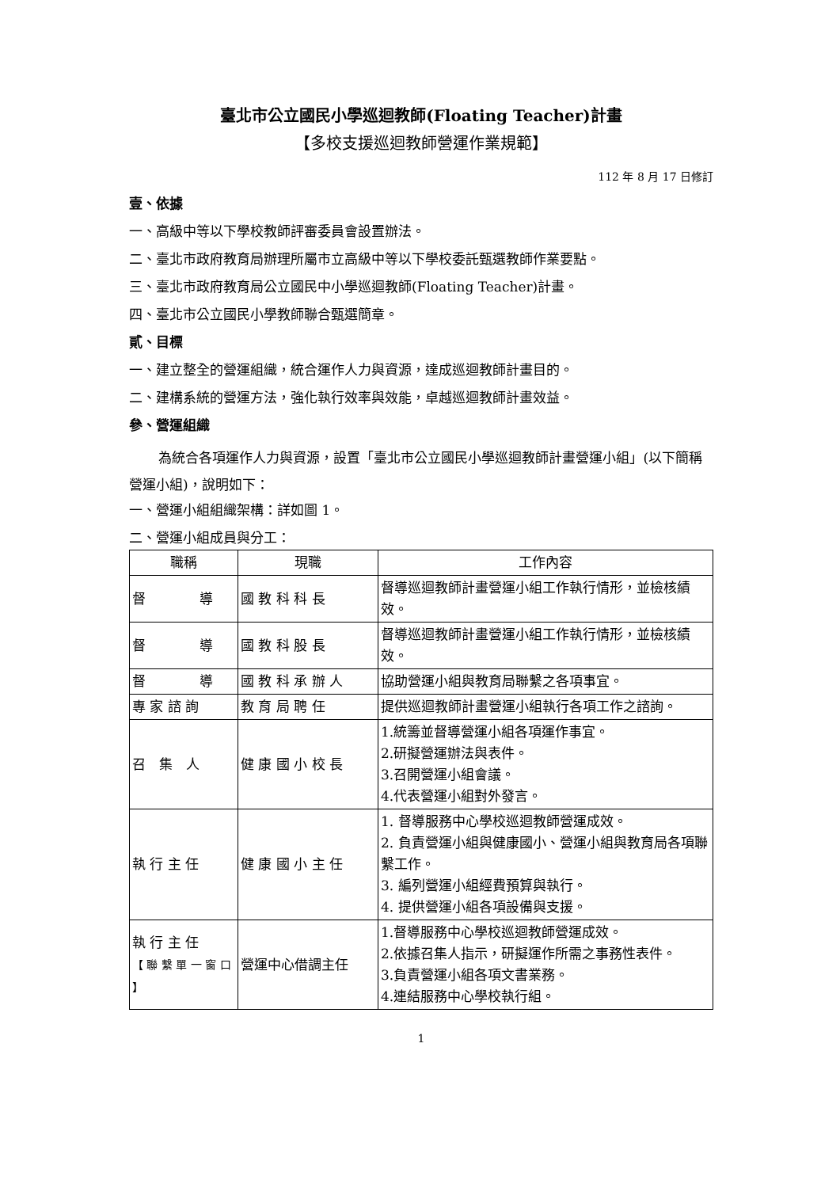臺北市公立國民小學巡迴教師(Floating Teacher)計畫
【多校支援巡迴教師營運作業規範】
112 年 8 月 17 日修訂
壹、依據
一、高級中等以下學校教師評審委員會設置辦法。
二、臺北市政府教育局辦理所屬市立高級中等以下學校委託甄選教師作業要點。
三、臺北市政府教育局公立國民中小學巡迴教師(Floating Teacher)計畫。
四、臺北市公立國民小學教師聯合甄選簡章。
貳、目標
一、建立整全的營運組織，統合運作人力與資源，達成巡迴教師計畫目的。
二、建構系統的營運方法，強化執行效率與效能，卓越巡迴教師計畫效益。
參、營運組織
為統合各項運作人力與資源，設置「臺北市公立國民小學巡迴教師計畫營運小組」(以下簡稱營運小組)，說明如下：
一、營運小組組織架構：詳如圖 1。
二、營運小組成員與分工：
| 職稱 | 現職 | 工作內容 |
| --- | --- | --- |
| 督 導 | 國 教 科 科 長 | 督導巡迴教師計畫營運小組工作執行情形，並檢核績效。 |
| 督 導 | 國 教 科 股 長 | 督導巡迴教師計畫營運小組工作執行情形，並檢核績效。 |
| 督 導 | 國 教 科 承 辦 人 | 協助營運小組與教育局聯繫之各項事宜。 |
| 專 家 諮 詢 | 教 育 局 聘 任 | 提供巡迴教師計畫營運小組執行各項工作之諮詢。 |
| 召 集 人 | 健 康 國 小 校 長 | 1.統籌並督導營運小組各項運作事宜。 2.研擬營運辦法與表件。 3.召開營運小組會議。 4.代表營運小組對外發言。 |
| 執 行 主 任 | 健 康 國 小 主 任 | 1. 督導服務中心學校巡迴教師營運成效。 2. 負責營運小組與健康國小、營運小組與教育局各項聯繫工作。 3. 編列營運小組經費預算與執行。 4. 提供營運小組各項設備與支援。 |
| 執 行 主 任 【 聯 繫 單 一 窗 口 】 | 營運中心借調主任 | 1.督導服務中心學校巡迴教師營運成效。 2.依據召集人指示，研擬運作所需之事務性表件。 3.負責營運小組各項文書業務。 4.連結服務中心學校執行組。 |
1